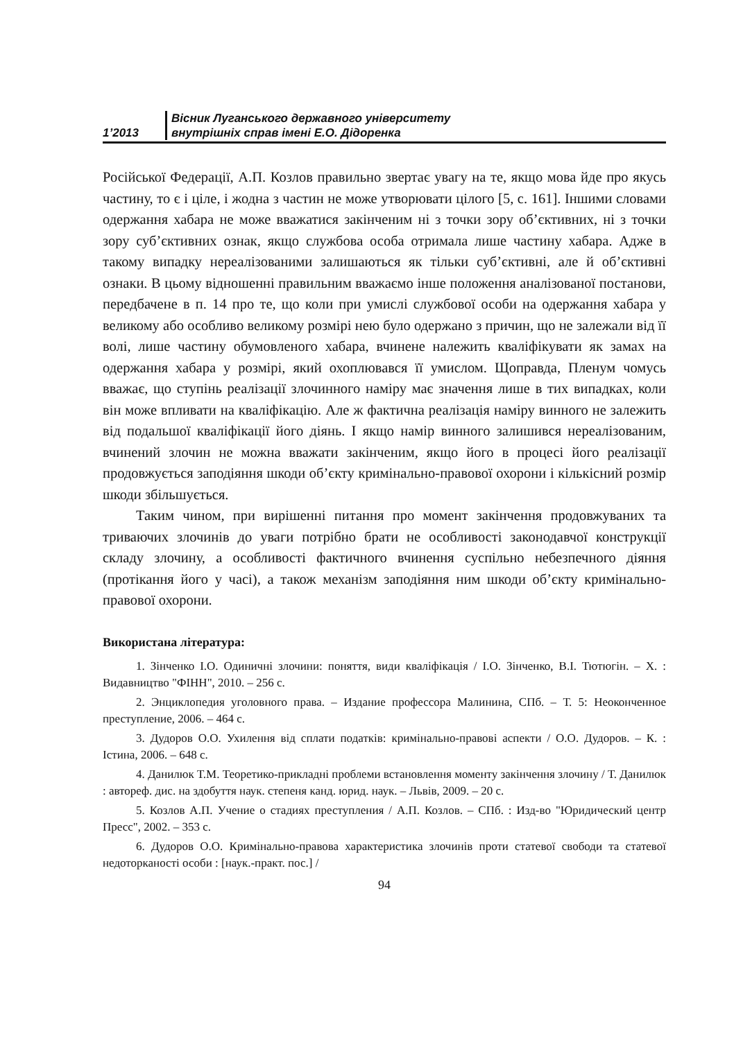1’2013
Вісник Луганського державного університету
внутрішніх справ імені Е.О. Дідоренка
Російської Федерації, А.П. Козлов правильно звертає увагу на те, якщо мова йде про якусь частину, то є і ціле, і жодна з частин не може утворювати цілого [5, с. 161]. Іншими словами одержання хабара не може вважатися закінченим ні з точки зору об’єктивних, ні з точки зору суб’єктивних ознак, якщо службова особа отримала лише частину хабара. Адже в такому випадку нереалізованими залишаються як тільки суб’єктивні, але й об’єктивні ознаки. В цьому відношенні правильним вважаємо інше положення аналізованої постанови, передбачене в п. 14 про те, що коли при умислі службової особи на одержання хабара у великому або особливо великому розмірі нею було одержано з причин, що не залежали від її волі, лише частину обумовленого хабара, вчинене належить кваліфікувати як замах на одержання хабара у розмірі, який охоплювався її умислом. Щоправда, Пленум чомусь вважає, що ступінь реалізації злочинного наміру має значення лише в тих випадках, коли він може впливати на кваліфікацію. Але ж фактична реалізація наміру винного не залежить від подальшої кваліфікації його діянь. І якщо намір винного залишився нереалізованим, вчинений злочин не можна вважати закінченим, якщо його в процесі його реалізації продовжується заподіяння шкоди об’єкту кримінально-правової охорони і кількісний розмір шкоди збільшується.
Таким чином, при вирішенні питання про момент закінчення продовжуваних та триваючих злочинів до уваги потрібно брати не особливості законодавчої конструкції складу злочину, а особливості фактичного вчинення суспільно небезпечного діяння (протікання його у часі), а також механізм заподіяння ним шкоди об’єкту кримінально-правової охорони.
Використана література:
1. Зінченко І.О. Одиничні злочини: поняття, види кваліфікація / І.О. Зінченко, В.І. Тютюгін. – Х. : Видавництво "ФІНН", 2010. – 256 с.
2. Энциклопедия уголовного права. – Издание профессора Малинина, СПб. – Т. 5: Неоконченное преступление, 2006. – 464 с.
3. Дудоров О.О. Ухилення від сплати податків: кримінально-правові аспекти / О.О. Дудоров. – К. : Істина, 2006. – 648 с.
4. Данилюк Т.М. Теоретико-прикладні проблеми встановлення моменту закінчення злочину / Т. Данилюк : автореф. дис. на здобуття наук. степеня канд. юрид. наук. – Львів, 2009. – 20 с.
5. Козлов А.П. Учение о стадиях преступления / А.П. Козлов. – СПб. : Изд-во "Юридический центр Пресс", 2002. – 353 с.
6. Дудоров О.О. Кримінально-правова характеристика злочинів проти статевої свободи та статевої недоторканості особи : [наук.-практ. пос.] /
94